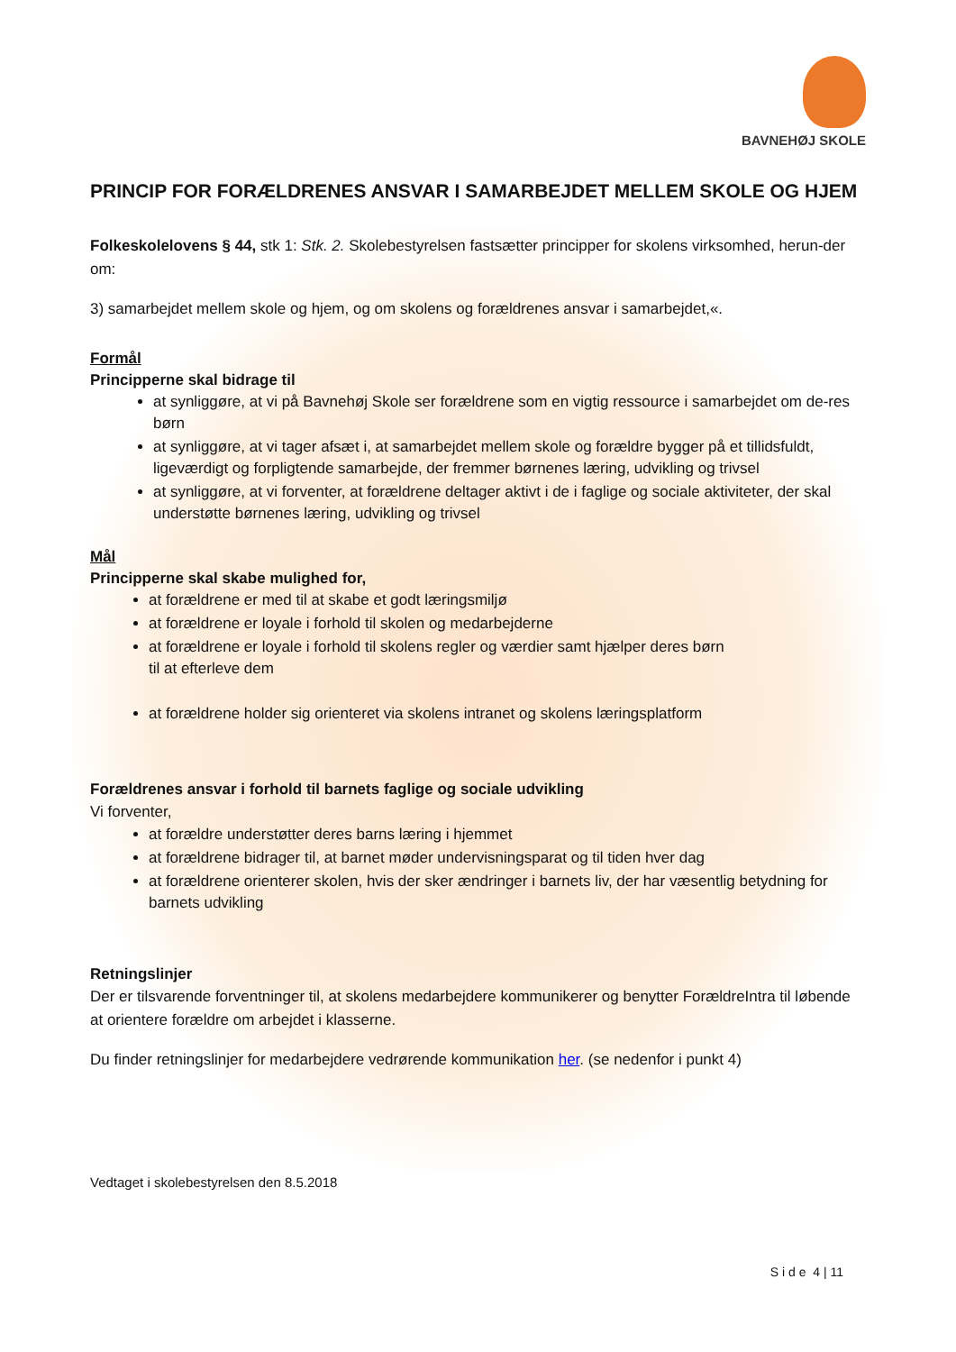BAVNEHØJ SKOLE
PRINCIP FOR FORÆLDRENES ANSVAR I SAMARBEJDET MELLEM SKOLE OG HJEM
Folkeskolelovens § 44, stk 1: Stk. 2. Skolebestyrelsen fastsætter principper for skolens virksomhed, herun-der om:
3) samarbejdet mellem skole og hjem, og om skolens og forældrenes ansvar i samarbejdet,«.
Formål
Principperne skal bidrage til
at synliggøre, at vi på Bavnehøj Skole ser forældrene som en vigtig ressource i samarbejdet om de-res børn
at synliggøre, at vi tager afsæt i, at samarbejdet mellem skole og forældre bygger på et tillidsfuldt, ligeværdigt og forpligtende samarbejde, der fremmer børnenes læring, udvikling og trivsel
at synliggøre, at vi forventer, at forældrene deltager aktivt i de i faglige og sociale aktiviteter, der skal understøtte børnenes læring, udvikling og trivsel
Mål
Principperne skal skabe mulighed for,
at forældrene er med til at skabe et godt læringsmiljø
at forældrene er loyale i forhold til skolen og medarbejderne
at forældrene er loyale i forhold til skolens regler og værdier samt hjælper deres børn
til at efterleve dem
at forældrene holder sig orienteret via skolens intranet og skolens læringsplatform
Forældrenes ansvar i forhold til barnets faglige og sociale udvikling
Vi forventer,
at forældre understøtter deres barns læring i hjemmet
at forældrene bidrager til, at barnet møder undervisningsparat og til tiden hver dag
at forældrene orienterer skolen, hvis der sker ændringer i barnets liv, der har væsentlig betydning for barnets udvikling
Retningslinjer
Der er tilsvarende forventninger til, at skolens medarbejdere kommunikerer og benytter ForældreIntra til løbende at orientere forældre om arbejdet i klasserne.
Du finder retningslinjer for medarbejdere vedrørende kommunikation her. (se nedenfor i punkt 4)
Vedtaget i skolebestyrelsen den 8.5.2018
S i d e 4 | 11